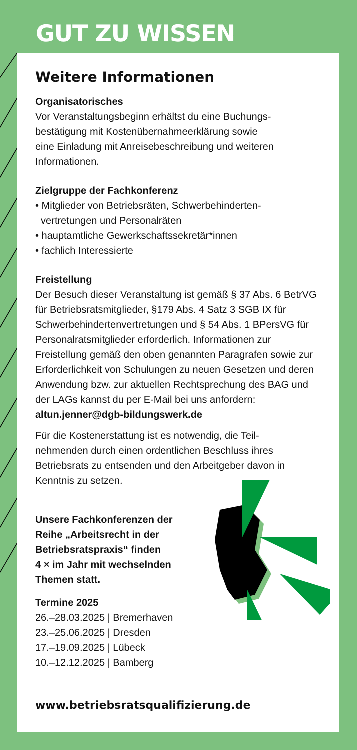GUT ZU WISSEN
Weitere Informationen
Organisatorisches
Vor Veranstaltungsbeginn erhältst du eine Buchungs-
bestätigung mit Kostenübernahmeerklärung sowie
eine Einladung mit Anreisebeschreibung und weiteren Informationen.
Zielgruppe der Fachkonferenz
• Mitglieder von Betriebsräten, Schwerbehinderten-
vertretungen und Personalräten
• hauptamtliche Gewerkschaftssekretär*innen
• fachlich Interessierte
Freistellung
Der Besuch dieser Veranstaltung ist gemäß § 37 Abs. 6 BetrVG für Betriebsratsmitglieder, §179 Abs. 4 Satz 3 SGB IX für Schwerbehindertenvertretungen und § 54 Abs. 1 BPersVG für Personalratsmitglieder erforderlich. Informationen zur Freistellung gemäß den oben genannten Paragrafen sowie zur Erforderlichkeit von Schulungen zu neuen Gesetzen und deren Anwendung bzw. zur aktuellen Rechtsprechung des BAG und der LAGs kannst du per E-Mail bei uns anfordern: altun.jenner@dgb-bildungswerk.de
Für die Kostenerstattung ist es notwendig, die Teil-
nehmenden durch einen ordentlichen Beschluss ihres Betriebsrats zu entsenden und den Arbeitgeber davon in Kenntnis zu setzen.
Unsere Fachkonferenzen der
Reihe „Arbeitsrecht in der
Betriebsratspraxis“ finden
4 × im Jahr mit wechselnden
Themen statt.
Termine 2025
26.–28.03.2025 | Bremerhaven
23.–25.06.2025 | Dresden
17.–19.09.2025 | Lübeck
10.–12.12.2025 | Bamberg
www.betriebsratsqualifizierung.de